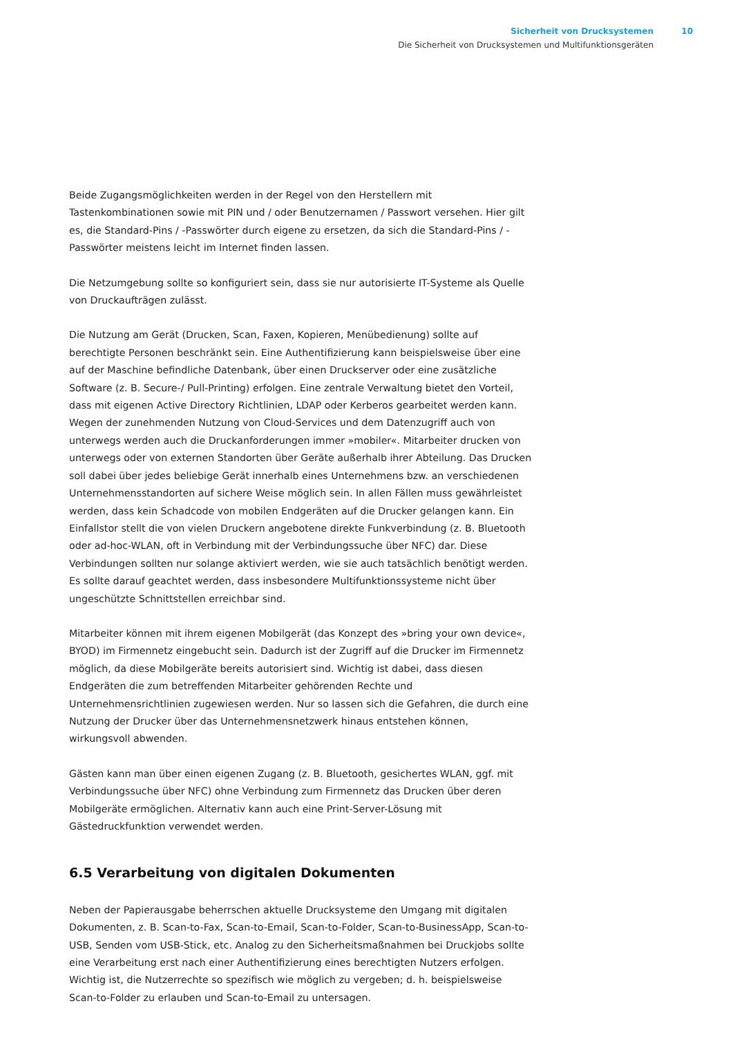Sicherheit von Drucksystemen 10
Die Sicherheit von Drucksystemen und Multifunktionsgeräten
Beide Zugangsmöglichkeiten werden in der Regel von den Herstellern mit Tastenkombinationen sowie mit PIN und / oder Benutzernamen / Passwort versehen. Hier gilt es, die Standard-Pins / -Passwörter durch eigene zu ersetzen, da sich die Standard-Pins / -Passwörter meistens leicht im Internet finden lassen.
Die Netzumgebung sollte so konfiguriert sein, dass sie nur autorisierte IT-Systeme als Quelle von Druckaufträgen zulässt.
Die Nutzung am Gerät (Drucken, Scan, Faxen, Kopieren, Menübedienung) sollte auf berechtigte Personen beschränkt sein. Eine Authentifizierung kann beispielsweise über eine auf der Maschine befindliche Datenbank, über einen Druckserver oder eine zusätzliche Software (z. B. Secure-/ Pull-Printing) erfolgen. Eine zentrale Verwaltung bietet den Vorteil, dass mit eigenen Active Directory Richtlinien, LDAP oder Kerberos gearbeitet werden kann. Wegen der zunehmenden Nutzung von Cloud-Services und dem Datenzugriff auch von unterwegs werden auch die Druckanforderungen immer »mobiler«. Mitarbeiter drucken von unterwegs oder von externen Standorten über Geräte außerhalb ihrer Abteilung. Das Drucken soll dabei über jedes beliebige Gerät innerhalb eines Unternehmens bzw. an verschiedenen Unternehmensstandorten auf sichere Weise möglich sein. In allen Fällen muss gewährleistet werden, dass kein Schadcode von mobilen Endgeräten auf die Drucker gelangen kann. Ein Einfallstor stellt die von vielen Druckern angebotene direkte Funkverbindung (z. B. Bluetooth oder ad-hoc-WLAN, oft in Verbindung mit der Verbindungssuche über NFC) dar. Diese Verbindungen sollten nur solange aktiviert werden, wie sie auch tatsächlich benötigt werden. Es sollte darauf geachtet werden, dass insbesondere Multifunktionssysteme nicht über ungeschützte Schnittstellen erreichbar sind.
Mitarbeiter können mit ihrem eigenen Mobilgerät (das Konzept des »bring your own device«, BYOD) im Firmennetz eingebucht sein. Dadurch ist der Zugriff auf die Drucker im Firmennetz möglich, da diese Mobilgeräte bereits autorisiert sind. Wichtig ist dabei, dass diesen Endgeräten die zum betreffenden Mitarbeiter gehörenden Rechte und Unternehmensrichtlinien zugewiesen werden. Nur so lassen sich die Gefahren, die durch eine Nutzung der Drucker über das Unternehmensnetzwerk hinaus entstehen können, wirkungsvoll abwenden.
Gästen kann man über einen eigenen Zugang (z. B. Bluetooth, gesichertes WLAN, ggf. mit Verbindungssuche über NFC) ohne Verbindung zum Firmennetz das Drucken über deren Mobilgeräte ermöglichen. Alternativ kann auch eine Print-Server-Lösung mit Gästedruckfunktion verwendet werden.
6.5 Verarbeitung von digitalen Dokumenten
Neben der Papierausgabe beherrschen aktuelle Drucksysteme den Umgang mit digitalen Dokumenten, z. B. Scan-to-Fax, Scan-to-Email, Scan-to-Folder, Scan-to-BusinessApp, Scan-to-USB, Senden vom USB-Stick, etc. Analog zu den Sicherheitsmaßnahmen bei Druckjobs sollte eine Verarbeitung erst nach einer Authentifizierung eines berechtigten Nutzers erfolgen. Wichtig ist, die Nutzerrechte so spezifisch wie möglich zu vergeben; d. h. beispielsweise Scan-to-Folder zu erlauben und Scan-to-Email zu untersagen.